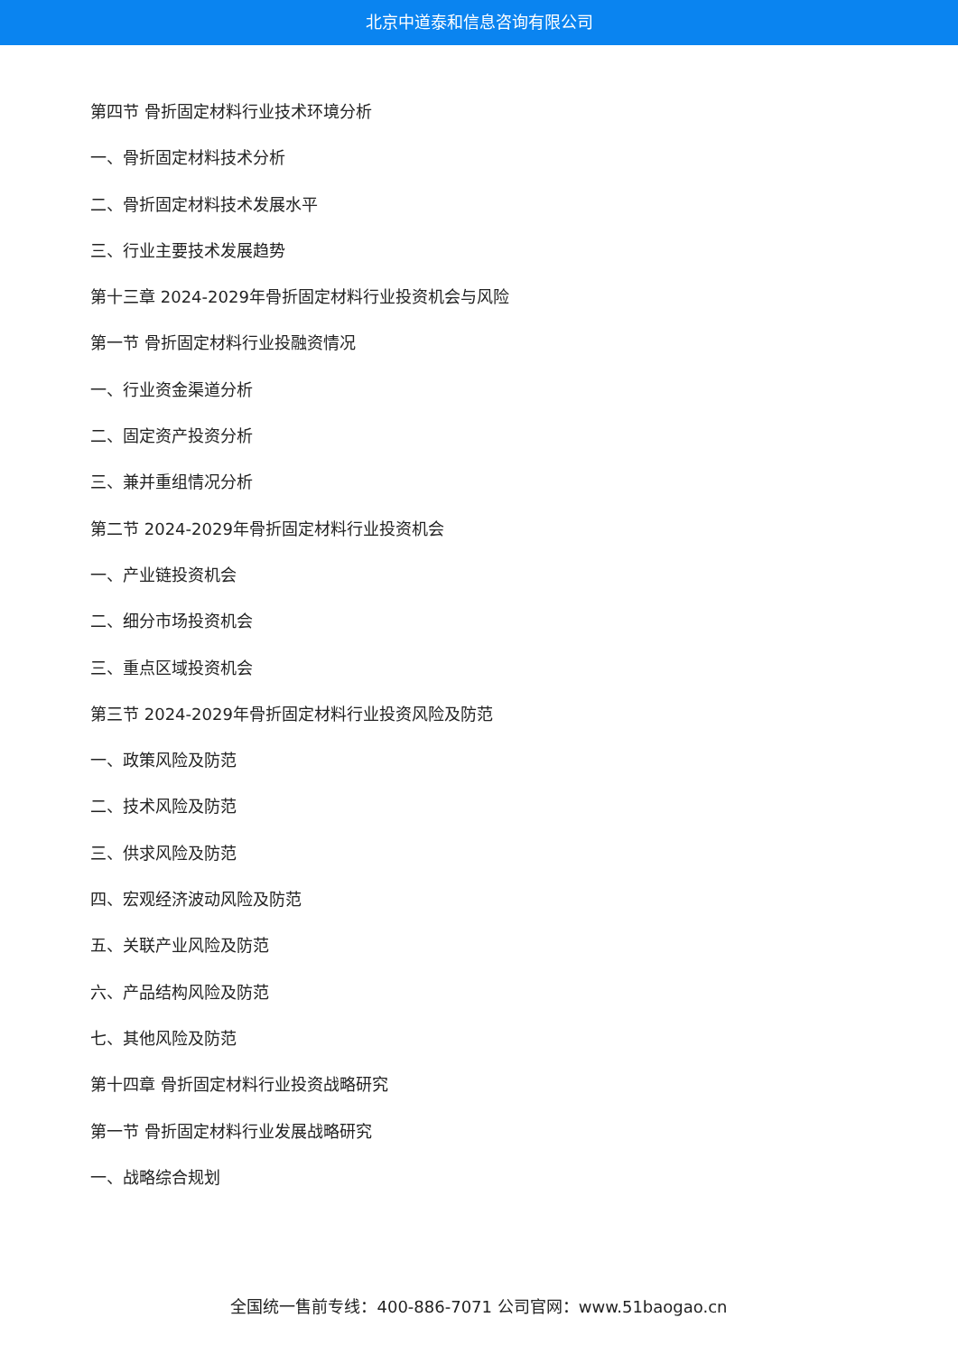北京中道泰和信息咨询有限公司
第四节 骨折固定材料行业技术环境分析
一、骨折固定材料技术分析
二、骨折固定材料技术发展水平
三、行业主要技术发展趋势
第十三章 2024-2029年骨折固定材料行业投资机会与风险
第一节 骨折固定材料行业投融资情况
一、行业资金渠道分析
二、固定资产投资分析
三、兼并重组情况分析
第二节 2024-2029年骨折固定材料行业投资机会
一、产业链投资机会
二、细分市场投资机会
三、重点区域投资机会
第三节 2024-2029年骨折固定材料行业投资风险及防范
一、政策风险及防范
二、技术风险及防范
三、供求风险及防范
四、宏观经济波动风险及防范
五、关联产业风险及防范
六、产品结构风险及防范
七、其他风险及防范
第十四章 骨折固定材料行业投资战略研究
第一节 骨折固定材料行业发展战略研究
一、战略综合规划
全国统一售前专线：400-886-7071 公司官网：www.51baogao.cn